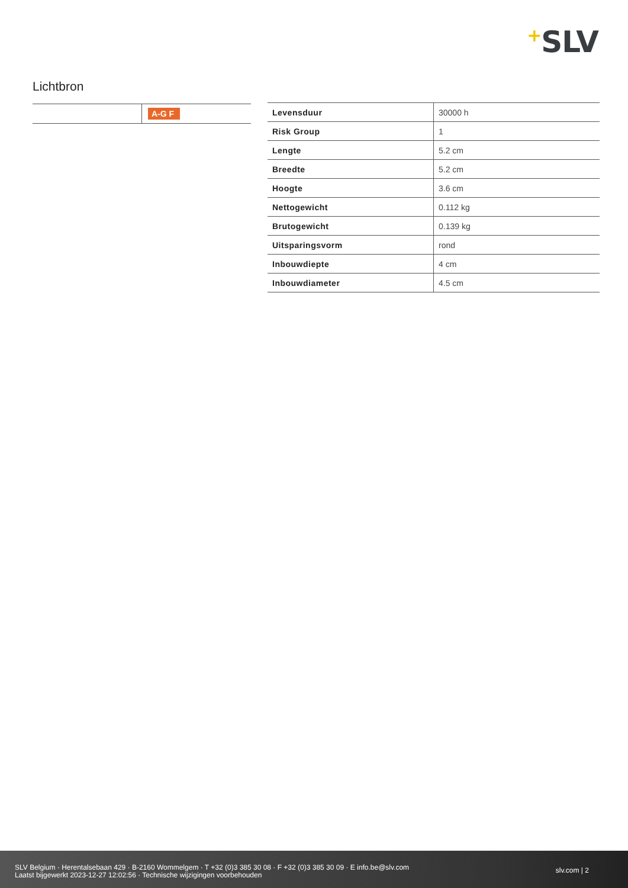+SLV
Lichtbron
| | A-G F |
| Levensduur | 30000 h |
| Risk Group | 1 |
| Lengte | 5.2 cm |
| Breedte | 5.2 cm |
| Hoogte | 3.6 cm |
| Nettogewicht | 0.112 kg |
| Brutogewicht | 0.139 kg |
| Uitsparingsvorm | rond |
| Inbouwdiepte | 4 cm |
| Inbouwdiameter | 4.5 cm |
SLV Belgium · Herentalsebaan 429 · B-2160 Wommelgem · T +32 (0)3 385 30 08 · F +32 (0)3 385 30 09 · E info.be@slv.com
Laatst bijgewerkt 2023-12-27 12:02:56 · Technische wijzigingen voorbehouden
slv.com | 2